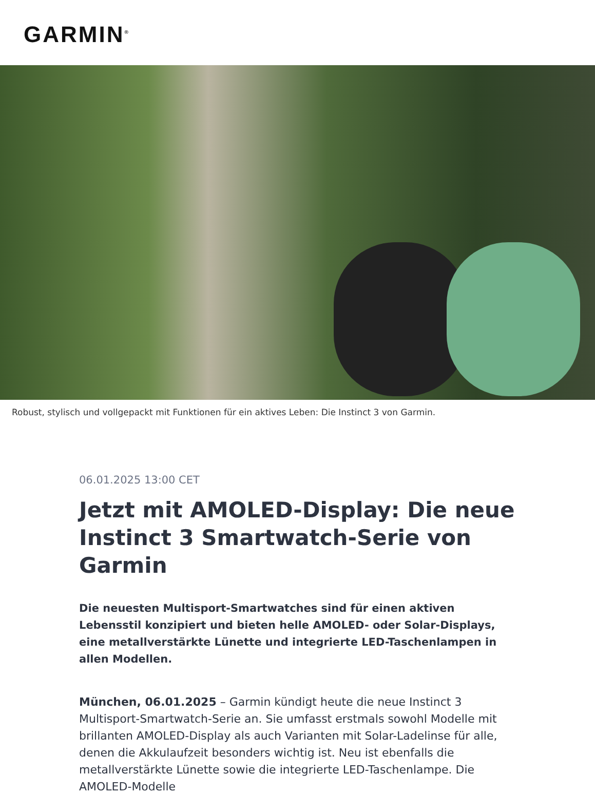GARMIN<sup>®</sup>
Robust, stylisch und vollgepackt mit Funktionen für ein aktives Leben: Die Instinct 3 von Garmin.
06.01.2025 13:00 CET
Jetzt mit AMOLED-Display: Die neue Instinct 3 Smartwatch-Serie von Garmin
Die neuesten Multisport-Smartwatches sind für einen aktiven Lebensstil konzipiert und bieten helle AMOLED- oder Solar-Displays, eine metallverstärkte Lünette und integrierte LED-Taschenlampen in allen Modellen.
München, 06.01.2025 – Garmin kündigt heute die neue Instinct 3 Multisport-Smartwatch-Serie an. Sie umfasst erstmals sowohl Modelle mit brillanten AMOLED-Display als auch Varianten mit Solar-Ladelinse für alle, denen die Akkulaufzeit besonders wichtig ist. Neu ist ebenfalls die metallverstärkte Lünette sowie die integrierte LED-Taschenlampe. Die AMOLED-Modelle